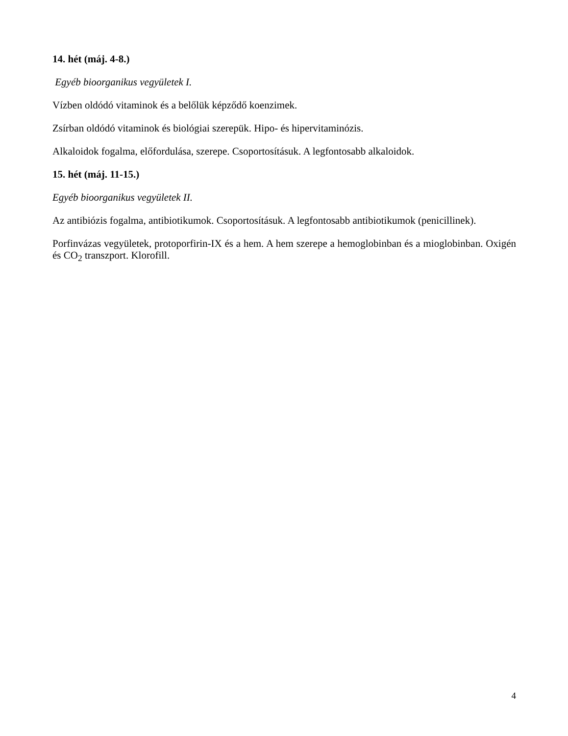14. hét (máj. 4-8.)
Egyéb bioorganikus vegyületek I.
Vízben oldódó vitaminok és a belőlük képződő koenzimek.
Zsírban oldódó vitaminok és biológiai szerepük. Hipo- és hipervitaminózis.
Alkaloidok fogalma, előfordulása, szerepe. Csoportosításuk. A legfontosabb alkaloidok.
15. hét (máj. 11-15.)
Egyéb bioorganikus vegyületek II.
Az antibiózis fogalma, antibiotikumok. Csoportosításuk. A legfontosabb antibiotikumok (penicillinek).
Porfinvázas vegyületek, protoporfirin-IX és a hem. A hem szerepe a hemoglobinban és a mioglobinban. Oxigén és CO<sub>2</sub> transzport. Klorofill.
4